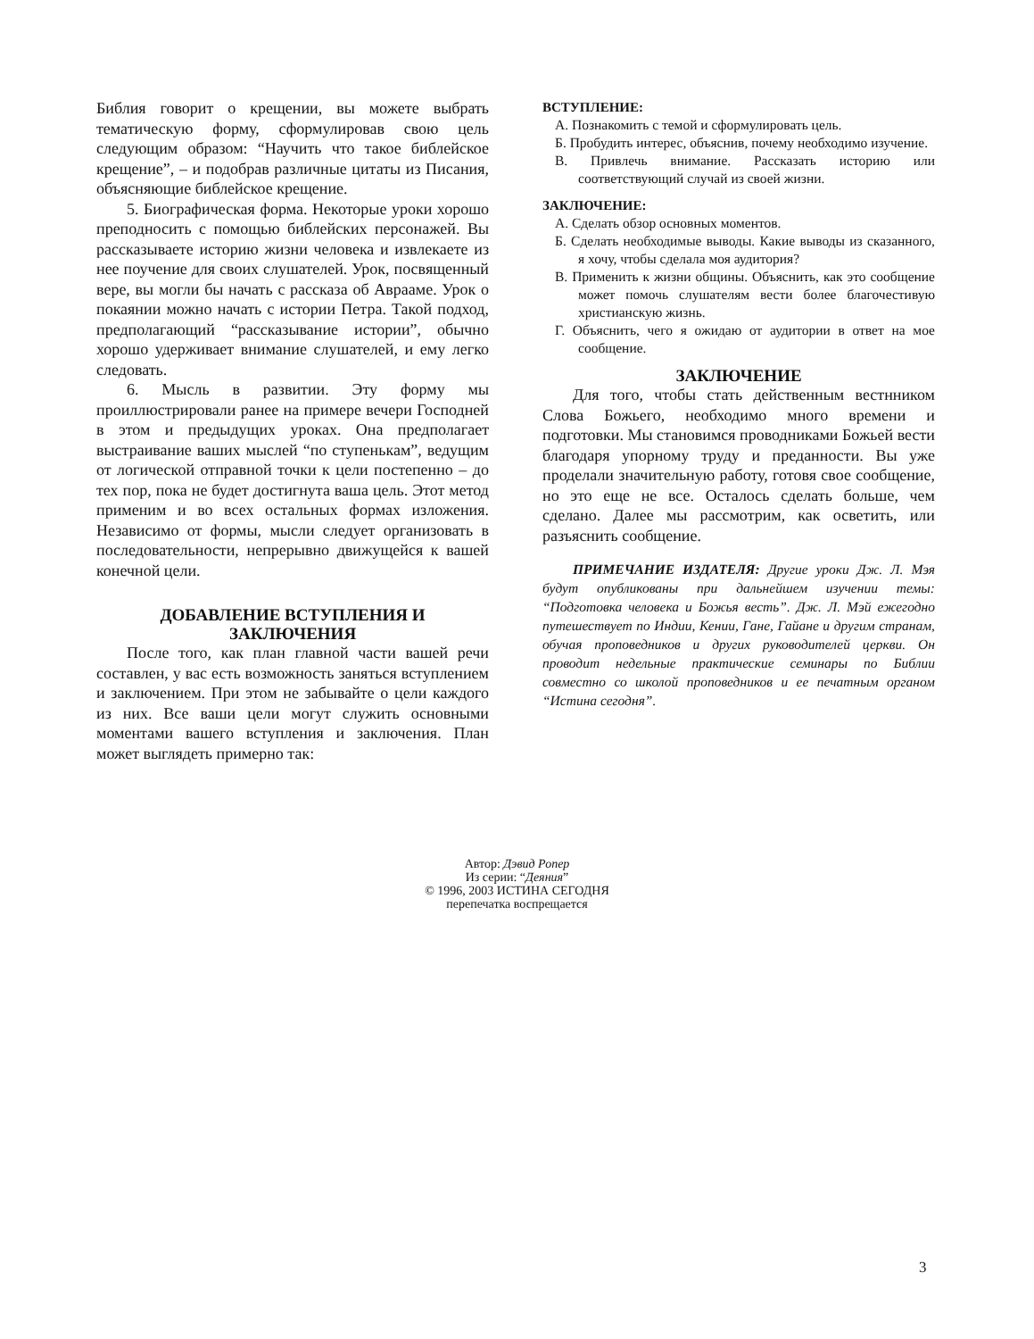Библия говорит о крещении, вы можете выбрать тематическую форму, сформулировав свою цель следующим образом: “Научить что такое библейское крещение”, – и подобрав различные цитаты из Писания, объясняющие библейское крещение.
5. Биографическая форма. Некоторые уроки хорошо преподносить с помощью библейских персонажей. Вы рассказываете историю жизни человека и извлекаете из нее поучение для своих слушателей. Урок, посвященный вере, вы могли бы начать с рассказа об Аврааме. Урок о покаянии можно начать с истории Петра. Такой подход, предполагающий “рассказывание истории”, обычно хорошо удерживает внимание слушателей, и ему легко следовать.
6. Мысль в развитии. Эту форму мы проиллюстрировали ранее на примере вечери Господней в этом и предыдущих уроках. Она предполагает выстраивание ваших мыслей “по ступенькам”, ведущим от логической отправной точки к цели постепенно – до тех пор, пока не будет достигнута ваша цель. Этот метод применим и во всех остальных формах изложения. Независимо от формы, мысли следует организовать в последовательности, непрерывно движущейся к вашей конечной цели.
ДОБАВЛЕНИЕ ВСТУПЛЕНИЯ И ЗАКЛЮЧЕНИЯ
После того, как план главной части вашей речи составлен, у вас есть возможность заняться вступлением и заключением. При этом не забывайте о цели каждого из них. Все ваши цели могут служить основными моментами вашего вступления и заключения. План может выглядеть примерно так:
ВСТУПЛЕНИЕ:
А. Познакомить с темой и сформулировать цель.
Б. Пробудить интерес, объяснив, почему необходимо изучение.
В. Привлечь внимание. Рассказать историю или соответствующий случай из своей жизни.
ЗАКЛЮЧЕНИЕ:
А. Сделать обзор основных моментов.
Б. Сделать необходимые выводы. Какие выводы из сказанного, я хочу, чтобы сделала моя аудитория?
В. Применить к жизни общины. Объяснить, как это сообщение может помочь слушателям вести более благочестивую христианскую жизнь.
Г. Объяснить, чего я ожидаю от аудитории в ответ на мое сообщение.
ЗАКЛЮЧЕНИЕ
Для того, чтобы стать действенным вестнником Слова Божьего, необходимо много времени и подготовки. Мы становимся проводниками Божьей вести благодаря упорному труду и преданности. Вы уже проделали значительную работу, готовя свое сообщение, но это еще не все. Осталось сделать больше, чем сделано. Далее мы рассмотрим, как осветить, или разъяснить сообщение.
ПРИМЕЧАНИЕ ИЗДАТЕЛЯ: Другие уроки Дж. Л. Мэя будут опубликованы при дальнейшем изучении темы: “Подготовка человека и Божья весть”. Дж. Л. Мэй ежегодно путешествует по Индии, Кении, Гане, Гайане и другим странам, обучая проповедников и других руководителей церкви. Он проводит недельные практические семинары по Библии совместно со школой проповедников и ее печатным органом “Истина сегодня”.
Автор: Дэвид Ропер
Из серии: “Деяния”
© 1996, 2003 ИСТИНА СЕГОДНЯ
перепечатка воспрещается
3